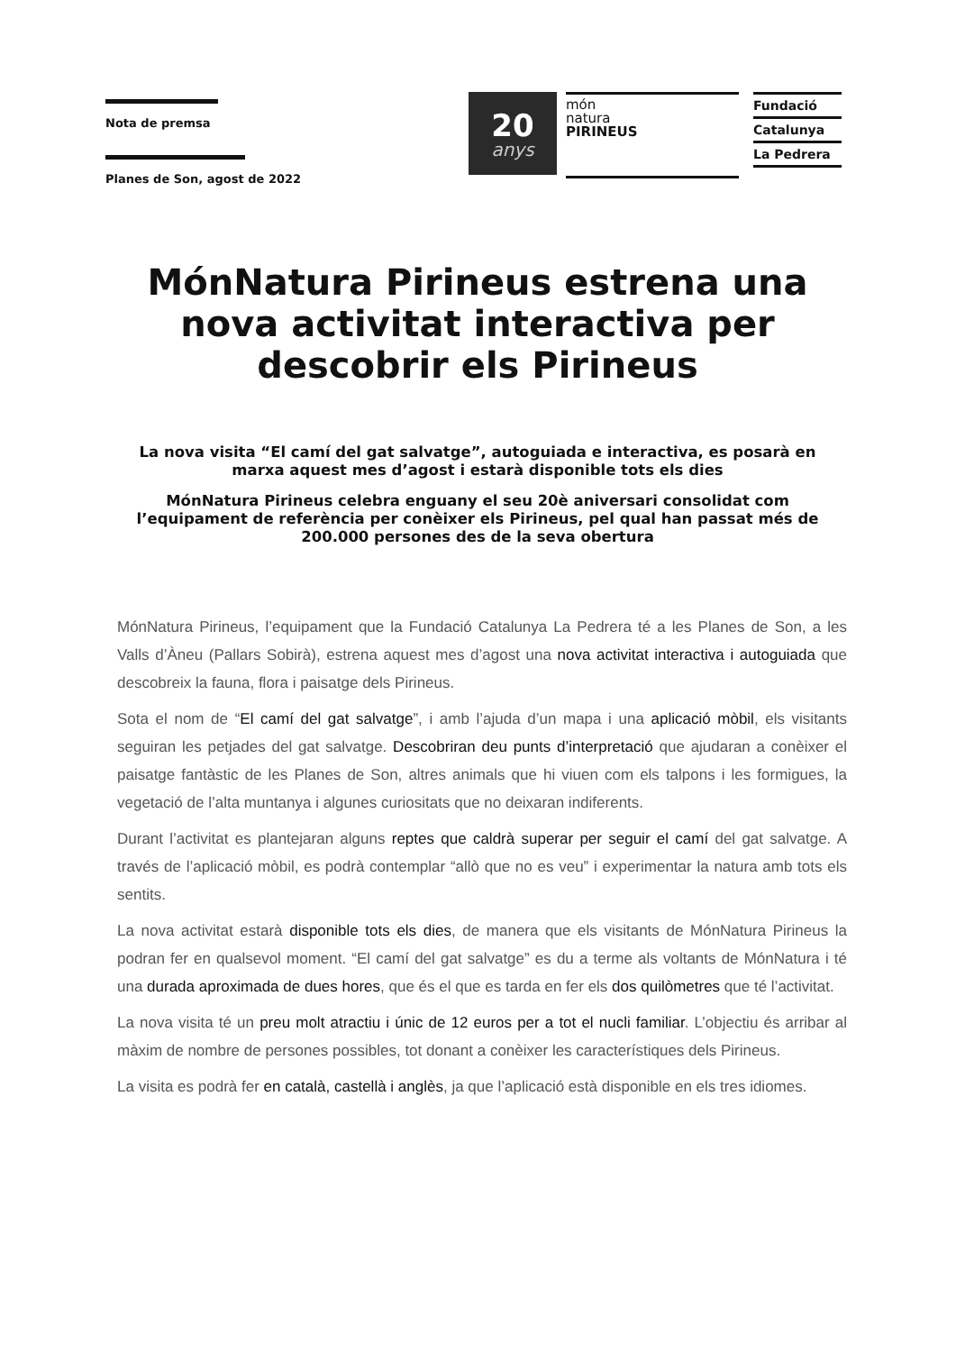Nota de premsa
Planes de Son, agost de 2022
20
anys
món
natura
PIRINEUS
Fundació
Catalunya
La Pedrera
MónNatura Pirineus estrena una nova activitat interactiva per descobrir els Pirineus
La nova visita “El camí del gat salvatge”, autoguiada e interactiva, es posarà en marxa aquest mes d’agost i estarà disponible tots els dies
MónNatura Pirineus celebra enguany el seu 20è aniversari consolidat com l’equipament de referència per conèixer els Pirineus, pel qual han passat més de 200.000 persones des de la seva obertura
MónNatura Pirineus, l’equipament que la Fundació Catalunya La Pedrera té a les Planes de Son, a les Valls d’Àneu (Pallars Sobirà), estrena aquest mes d’agost una nova activitat interactiva i autoguiada que descobreix la fauna, flora i paisatge dels Pirineus.
Sota el nom de “El camí del gat salvatge”, i amb l’ajuda d’un mapa i una aplicació mòbil, els visitants seguiran les petjades del gat salvatge. Descobriran deu punts d’interpretació que ajudaran a conèixer el paisatge fantàstic de les Planes de Son, altres animals que hi viuen com els talpons i les formigues, la vegetació de l’alta muntanya i algunes curiositats que no deixaran indiferents.
Durant l’activitat es plantejaran alguns reptes que caldrà superar per seguir el camí del gat salvatge. A través de l’aplicació mòbil, es podrà contemplar “allò que no es veu” i experimentar la natura amb tots els sentits.
La nova activitat estarà disponible tots els dies, de manera que els visitants de MónNatura Pirineus la podran fer en qualsevol moment. “El camí del gat salvatge” es du a terme als voltants de MónNatura i té una durada aproximada de dues hores, que és el que es tarda en fer els dos quilòmetres que té l’activitat.
La nova visita té un preu molt atractiu i únic de 12 euros per a tot el nucli familiar. L’objectiu és arribar al màxim de nombre de persones possibles, tot donant a conèixer les característiques dels Pirineus.
La visita es podrà fer en català, castellà i anglès, ja que l’aplicació està disponible en els tres idiomes.